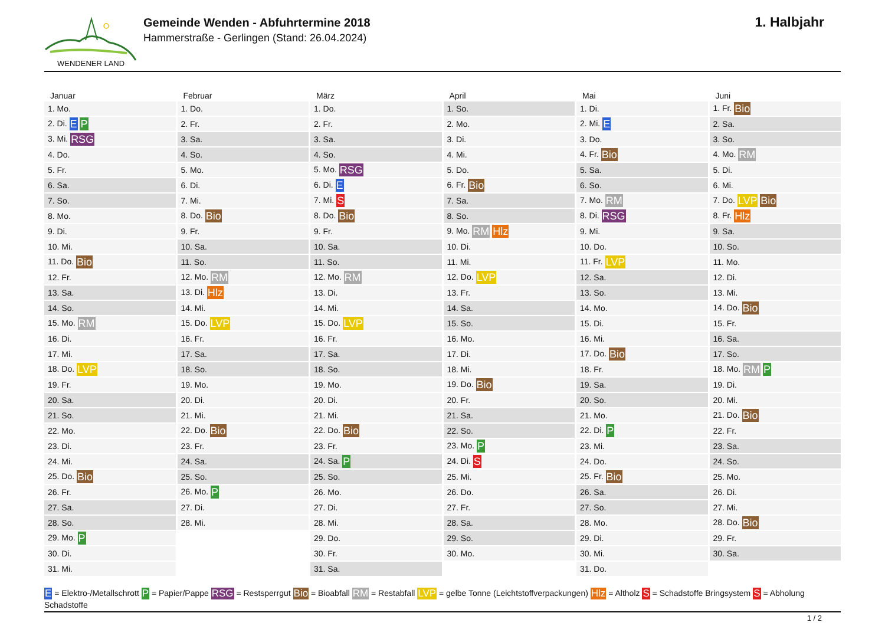WENDENER LAND
Gemeinde Wenden - Abfuhrtermine 2018
Hammerstraße - Gerlingen (Stand: 26.04.2024)
1. Halbjahr
| Januar | Februar | März | April | Mai | Juni |
| --- | --- | --- | --- | --- | --- |
| 1. Mo. | 1. Do. | 1. Do. | 1. So. | 1. Di. | 1. Fr. Bio |
| 2. Di. E P | 2. Fr. | 2. Fr. | 2. Mo. | 2. Mi. E | 2. Sa. |
| 3. Mi. RSG | 3. Sa. | 3. Sa. | 3. Di. | 3. Do. | 3. So. |
| 4. Do. | 4. So. | 4. So. | 4. Mi. | 4. Fr. Bio | 4. Mo. RM |
| 5. Fr. | 5. Mo. | 5. Mo. RSG | 5. Do. | 5. Sa. | 5. Di. |
| 6. Sa. | 6. Di. | 6. Di. E | 6. Fr. Bio | 6. So. | 6. Mi. |
| 7. So. | 7. Mi. | 7. Mi. S | 7. Sa. | 7. Mo. RM | 7. Do. LVP Bio |
| 8. Mo. | 8. Do. Bio | 8. Do. Bio | 8. So. | 8. Di. RSG | 8. Fr. Hlz |
| 9. Di. | 9. Fr. | 9. Fr. | 9. Mo. RM Hlz | 9. Mi. | 9. Sa. |
| 10. Mi. | 10. Sa. | 10. Sa. | 10. Di. | 10. Do. | 10. So. |
| 11. Do. Bio | 11. So. | 11. So. | 11. Mi. | 11. Fr. LVP | 11. Mo. |
| 12. Fr. | 12. Mo. RM | 12. Mo. RM | 12. Do. LVP | 12. Sa. | 12. Di. |
| 13. Sa. | 13. Di. Hlz | 13. Di. | 13. Fr. | 13. So. | 13. Mi. |
| 14. So. | 14. Mi. | 14. Mi. | 14. Sa. | 14. Mo. | 14. Do. Bio |
| 15. Mo. RM | 15. Do. LVP | 15. Do. LVP | 15. So. | 15. Di. | 15. Fr. |
| 16. Di. | 16. Fr. | 16. Fr. | 16. Mo. | 16. Mi. | 16. Sa. |
| 17. Mi. | 17. Sa. | 17. Sa. | 17. Di. | 17. Do. Bio | 17. So. |
| 18. Do. LVP | 18. So. | 18. So. | 18. Mi. | 18. Fr. | 18. Mo. RM P |
| 19. Fr. | 19. Mo. | 19. Mo. | 19. Do. Bio | 19. Sa. | 19. Di. |
| 20. Sa. | 20. Di. | 20. Di. | 20. Fr. | 20. So. | 20. Mi. |
| 21. So. | 21. Mi. | 21. Mi. | 21. Sa. | 21. Mo. | 21. Do. Bio |
| 22. Mo. | 22. Do. Bio | 22. Do. Bio | 22. So. | 22. Di. P | 22. Fr. |
| 23. Di. | 23. Fr. | 23. Fr. | 23. Mo. P | 23. Mi. | 23. Sa. |
| 24. Mi. | 24. Sa. | 24. Sa. P | 24. Di. S | 24. Do. | 24. So. |
| 25. Do. Bio | 25. So. | 25. So. | 25. Mi. | 25. Fr. Bio | 25. Mo. |
| 26. Fr. | 26. Mo. P | 26. Mo. | 26. Do. | 26. Sa. | 26. Di. |
| 27. Sa. | 27. Di. | 27. Di. | 27. Fr. | 27. So. | 27. Mi. |
| 28. So. | 28. Mi. | 28. Mi. | 28. Sa. | 28. Mo. | 28. Do. Bio |
| 29. Mo. P | | 29. Do. | 29. So. | 29. Di. | 29. Fr. |
| 30. Di. | | 30. Fr. | 30. Mo. | 30. Mi. | 30. Sa. |
| 31. Mi. | | 31. Sa. | | 31. Do. | |
E = Elektro-/Metallschrott P = Papier/Pappe RSG = Restsperrgut Bio = Bioabfall RM = Restabfall LVP = gelbe Tonne (Leichtstoffverpackungen) Hlz = Altholz S = Schadstoffe Bringsystem S = Abholung Schadstoffe
1 / 2